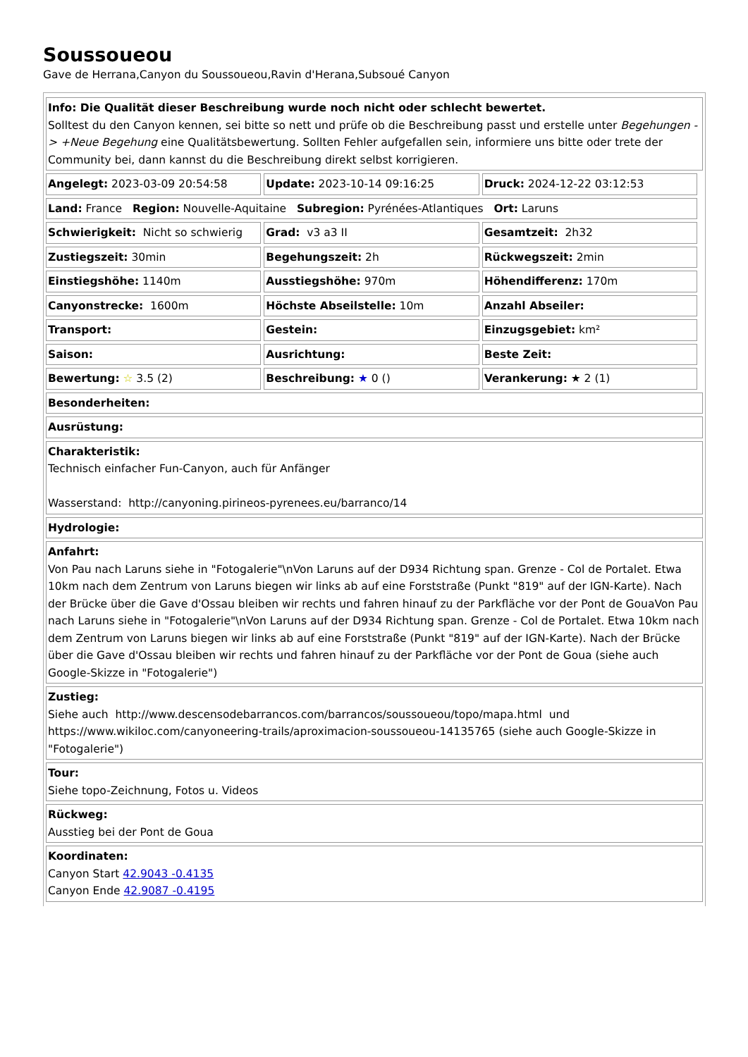Soussoueou
Gave de Herrana,Canyon du Soussoueou,Ravin d'Herana,Subsoué Canyon
| Info: Die Qualität dieser Beschreibung wurde noch nicht oder schlecht bewertet. Solltest du den Canyon kennen, sei bitte so nett und prüfe ob die Beschreibung passt und erstelle unter Begehungen -> +Neue Begehung eine Qualitätsbewertung. Sollten Fehler aufgefallen sein, informiere uns bitte oder trete der Community bei, dann kannst du die Beschreibung direkt selbst korrigieren. |
| Angelegt: 2023-03-09 20:54:58 | Update: 2023-10-14 09:16:25 | Druck: 2024-12-22 03:12:53 |
| Land: France Region: Nouvelle-Aquitaine Subregion: Pyrénées-Atlantiques Ort: Laruns | | |
| Schwierigkeit: Nicht so schwierig | Grad: v3 a3 II | Gesamtzeit: 2h32 |
| Zustiegszeit: 30min | Begehungszeit: 2h | Rückwegszeit: 2min |
| Einstiegshöhe: 1140m | Ausstiegshöhe: 970m | Höhendifferenz: 170m |
| Canyonstrecke: 1600m | Höchste Abseilstelle: 10m | Anzahl Abseiler: |
| Transport: | Gestein: | Einzugsgebiet: km² |
| Saison: | Ausrichtung: | Beste Zeit: |
| Bewertung: ☆ 3.5 (2) | Beschreibung: ★ 0 () | Verankerung: ★ 2 (1) |
| Besonderheiten: |
| Ausrüstung: |
| Charakteristik: Technisch einfacher Fun-Canyon, auch für Anfänger Wasserstand: http://canyoning.pirineos-pyrenees.eu/barranco/14 |
| Hydrologie: |
| Anfahrt: Von Pau nach Laruns siehe in "Fotogalerie"\nVon Laruns auf der D934 Richtung span. Grenze - Col de Portalet. Etwa 10km nach dem Zentrum von Laruns biegen wir links ab auf eine Forststraße (Punkt "819" auf der IGN-Karte). Nach der Brücke über die Gave d'Ossau bleiben wir rechts und fahren hinauf zu der Parkfläche vor der Pont de GouaVon Pau nach Laruns siehe in "Fotogalerie"\nVon Laruns auf der D934 Richtung span. Grenze - Col de Portalet. Etwa 10km nach dem Zentrum von Laruns biegen wir links ab auf eine Forststraße (Punkt "819" auf der IGN-Karte). Nach der Brücke über die Gave d'Ossau bleiben wir rechts und fahren hinauf zu der Parkfläche vor der Pont de Goua (siehe auch Google-Skizze in "Fotogalerie") |
| Zustieg: Siehe auch http://www.descensodebarrancos.com/barrancos/soussoueou/topo/mapa.html und https://www.wikiloc.com/canyoneering-trails/aproximacion-soussoueou-14135765 (siehe auch Google-Skizze in "Fotogalerie") |
| Tour: Siehe topo-Zeichnung, Fotos u. Videos |
| Rückweg: Ausstieg bei der Pont de Goua |
| Koordinaten: Canyon Start 42.9043 -0.4135 Canyon Ende 42.9087 -0.4195 |